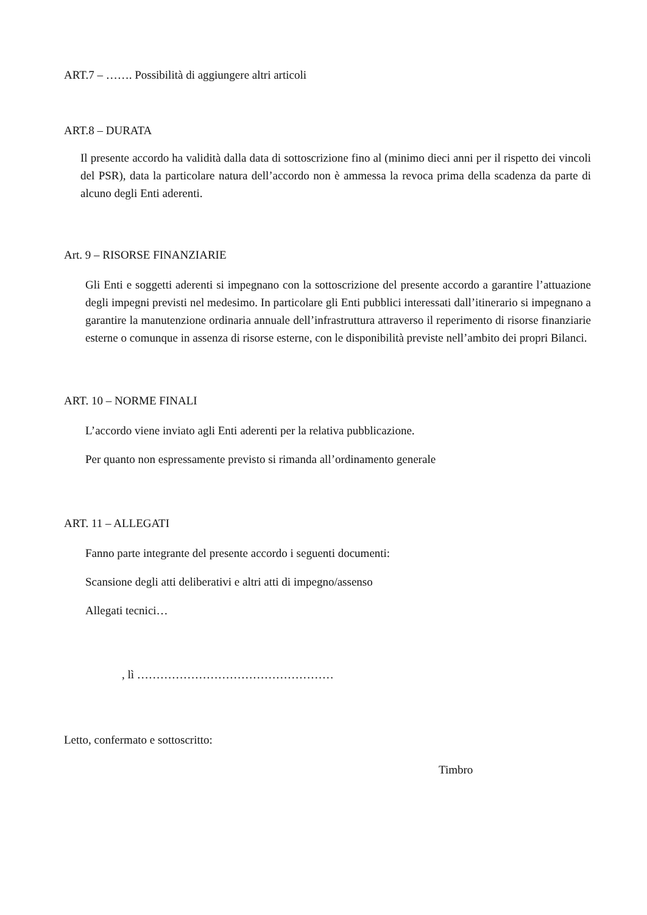ART.7 – ……. Possibilità di aggiungere altri articoli
ART.8 – DURATA
Il presente accordo ha validità dalla data di sottoscrizione fino al (minimo dieci anni per il rispetto dei vincoli del PSR), data la particolare natura dell’accordo non è ammessa la revoca prima della scadenza da parte di alcuno degli Enti aderenti.
Art. 9 – RISORSE FINANZIARIE
Gli Enti e soggetti aderenti si impegnano con la sottoscrizione del presente accordo a garantire l’attuazione degli impegni previsti nel medesimo. In particolare gli Enti pubblici interessati dall’itinerario si impegnano a garantire la manutenzione ordinaria annuale dell’infrastruttura attraverso il reperimento di risorse finanziarie esterne o comunque in assenza di risorse esterne, con le disponibilità previste nell’ambito dei propri Bilanci.
ART. 10 – NORME FINALI
L’accordo viene inviato agli Enti aderenti per la relativa pubblicazione.
Per quanto non espressamente previsto si rimanda all’ordinamento generale
ART. 11 – ALLEGATI
Fanno parte integrante del presente accordo i seguenti documenti:
Scansione degli atti deliberativi e altri atti di impegno/assenso
Allegati tecnici…
, lì ……………………………………………
Letto, confermato e sottoscritto:
Timbro